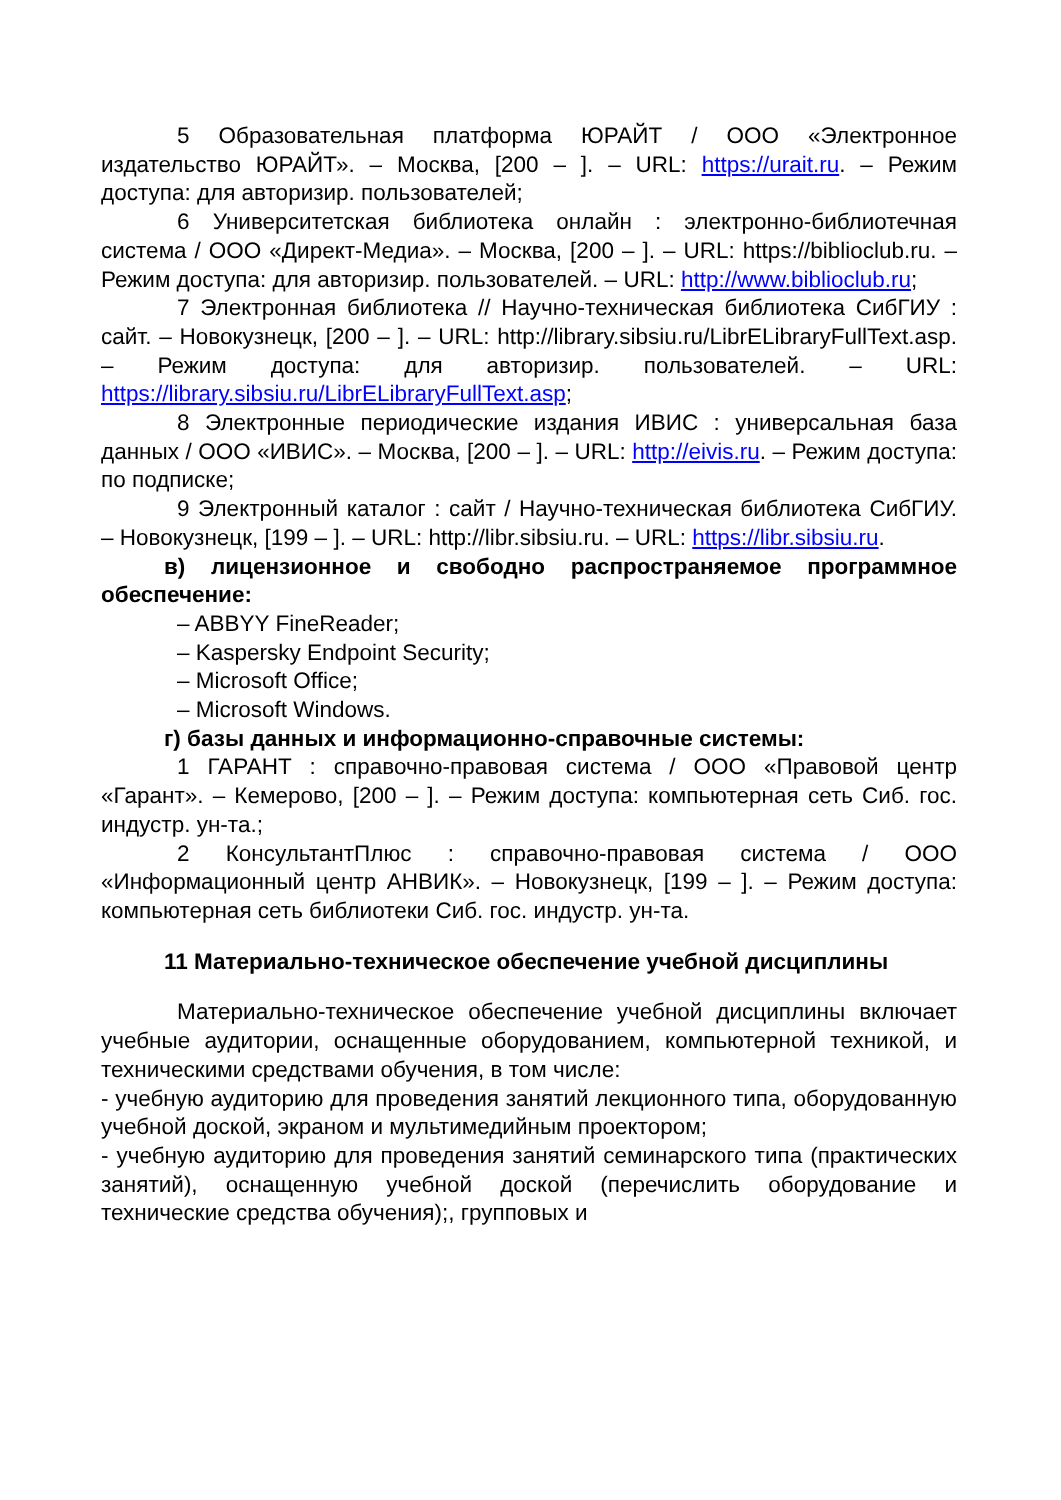5 Образовательная платформа ЮРАЙТ / ООО «Электронное издательство ЮРАЙТ». – Москва, [200 – ]. – URL: https://urait.ru. – Режим доступа: для авторизир. пользователей;
6 Университетская библиотека онлайн : электронно-библиотечная система / ООО «Директ-Медиа». – Москва, [200 – ]. – URL: https://biblioclub.ru. – Режим доступа: для авторизир. пользователей. – URL: http://www.biblioclub.ru;
7 Электронная библиотека // Научно-техническая библиотека СибГИУ : сайт. – Новокузнецк, [200 – ]. – URL: http://library.sibsiu.ru/LibrELibraryFullText.asp. – Режим доступа: для авторизир. пользователей. – URL: https://library.sibsiu.ru/LibrELibraryFullText.asp;
8 Электронные периодические издания ИВИС : универсальная база данных / ООО «ИВИС». – Москва, [200 – ]. – URL: http://eivis.ru. – Режим доступа: по подписке;
9 Электронный каталог : сайт / Научно-техническая библиотека СибГИУ. – Новокузнецк, [199 – ]. – URL: http://libr.sibsiu.ru. – URL: https://libr.sibsiu.ru.
в) лицензионное и свободно распространяемое программное обеспечение:
– ABBYY FineReader;
– Kaspersky Endpoint Security;
– Microsoft Office;
– Microsoft Windows.
г) базы данных и информационно-справочные системы:
1 ГАРАНТ : справочно-правовая система / ООО «Правовой центр «Гарант». – Кемерово, [200 – ]. – Режим доступа: компьютерная сеть Сиб. гос. индустр. ун-та.;
2 КонсультантПлюс : справочно-правовая система / ООО «Информационный центр АНВИК». – Новокузнецк, [199 – ]. – Режим доступа: компьютерная сеть библиотеки Сиб. гос. индустр. ун-та.
11 Материально-техническое обеспечение учебной дисциплины
Материально-техническое обеспечение учебной дисциплины включает учебные аудитории, оснащенные оборудованием, компьютерной техникой, и техническими средствами обучения, в том числе:
- учебную аудиторию для проведения занятий лекционного типа, оборудованную учебной доской, экраном и мультимедийным проектором;
- учебную аудиторию для проведения занятий семинарского типа (практических занятий), оснащенную учебной доской (перечислить оборудование и технические средства обучения);, групповых и